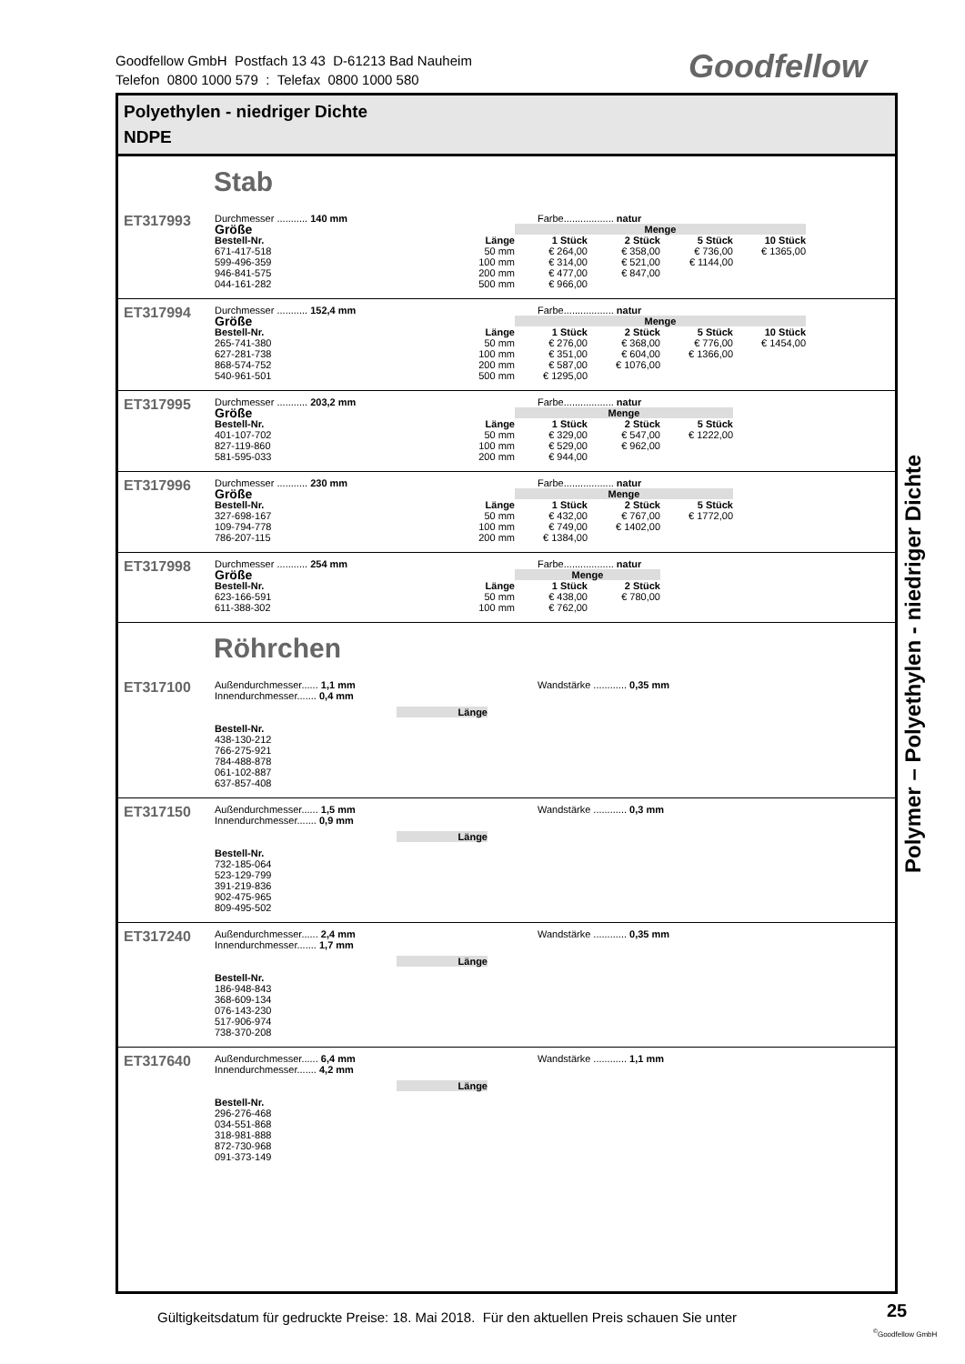Goodfellow GmbH Postfach 13 43 D-61213 Bad Nauheim
Telefon 0800 1000 579 : Telefax 0800 1000 580
Goodfellow
Polyethylen - niedriger Dichte
NDPE
Stab
ET317993
Durchmesser ........... 140 mm Farbe.................. natur
| Größe | | Menge | | | |
| Bestell-Nr. | Länge | 1 Stück | 2 Stück | 5 Stück | 10 Stück |
| 671-417-518 | 50 mm | € 264,00 | € 358,00 | € 736,00 | € 1365,00 |
| 599-496-359 | 100 mm | € 314,00 | € 521,00 | € 1144,00 | |
| 946-841-575 | 200 mm | € 477,00 | € 847,00 | | |
| 044-161-282 | 500 mm | € 966,00 | | | |
ET317994
Durchmesser ........... 152,4 mm Farbe.................. natur
| Größe | | Menge | | | |
| Bestell-Nr. | Länge | 1 Stück | 2 Stück | 5 Stück | 10 Stück |
| 265-741-380 | 50 mm | € 276,00 | € 368,00 | € 776,00 | € 1454,00 |
| 627-281-738 | 100 mm | € 351,00 | € 604,00 | € 1366,00 | |
| 868-574-752 | 200 mm | € 587,00 | € 1076,00 | | |
| 540-961-501 | 500 mm | € 1295,00 | | | |
ET317995
Durchmesser ........... 203,2 mm Farbe.................. natur
| Größe | | Menge | | |
| Bestell-Nr. | Länge | 1 Stück | 2 Stück | 5 Stück |
| 401-107-702 | 50 mm | € 329,00 | € 547,00 | € 1222,00 |
| 827-119-860 | 100 mm | € 529,00 | € 962,00 | |
| 581-595-033 | 200 mm | € 944,00 | | |
ET317996
Durchmesser ........... 230 mm Farbe.................. natur
| Größe | | Menge | | |
| Bestell-Nr. | Länge | 1 Stück | 2 Stück | 5 Stück |
| 327-698-167 | 50 mm | € 432,00 | € 767,00 | € 1772,00 |
| 109-794-778 | 100 mm | € 749,00 | € 1402,00 | |
| 786-207-115 | 200 mm | € 1384,00 | | |
ET317998
Durchmesser ........... 254 mm Farbe.................. natur
| Größe | | Menge | |
| Bestell-Nr. | Länge | 1 Stück | 2 Stück |
| 623-166-591 | 50 mm | € 438,00 | € 780,00 |
| 611-388-302 | 100 mm | € 762,00 | |
Röhrchen
ET317100
Außendurchmesser...... 1,1 mm
Innendurchmesser....... 0,4 mm
Wandstärke ............ 0,35 mm
Länge
Bestell-Nr.
438-130-212
766-275-921
784-488-878
061-102-887
637-857-408
ET317150
Außendurchmesser...... 1,5 mm
Innendurchmesser....... 0,9 mm
Wandstärke ............ 0,3 mm
Länge
Bestell-Nr.
732-185-064
523-129-799
391-219-836
902-475-965
809-495-502
ET317240
Außendurchmesser...... 2,4 mm
Innendurchmesser....... 1,7 mm
Wandstärke ............ 0,35 mm
Länge
Bestell-Nr.
186-948-843
368-609-134
076-143-230
517-906-974
738-370-208
ET317640
Außendurchmesser...... 6,4 mm
Innendurchmesser....... 4,2 mm
Wandstärke ............ 1,1 mm
Länge
Bestell-Nr.
296-276-468
034-551-868
318-981-888
872-730-968
091-373-149
Polymer – Polyethylen - niedriger Dichte
Gültigkeitsdatum für gedruckte Preise: 18. Mai 2018. Für den aktuellen Preis schauen Sie unter
25
<sup>©</sup>Goodfellow GmbH